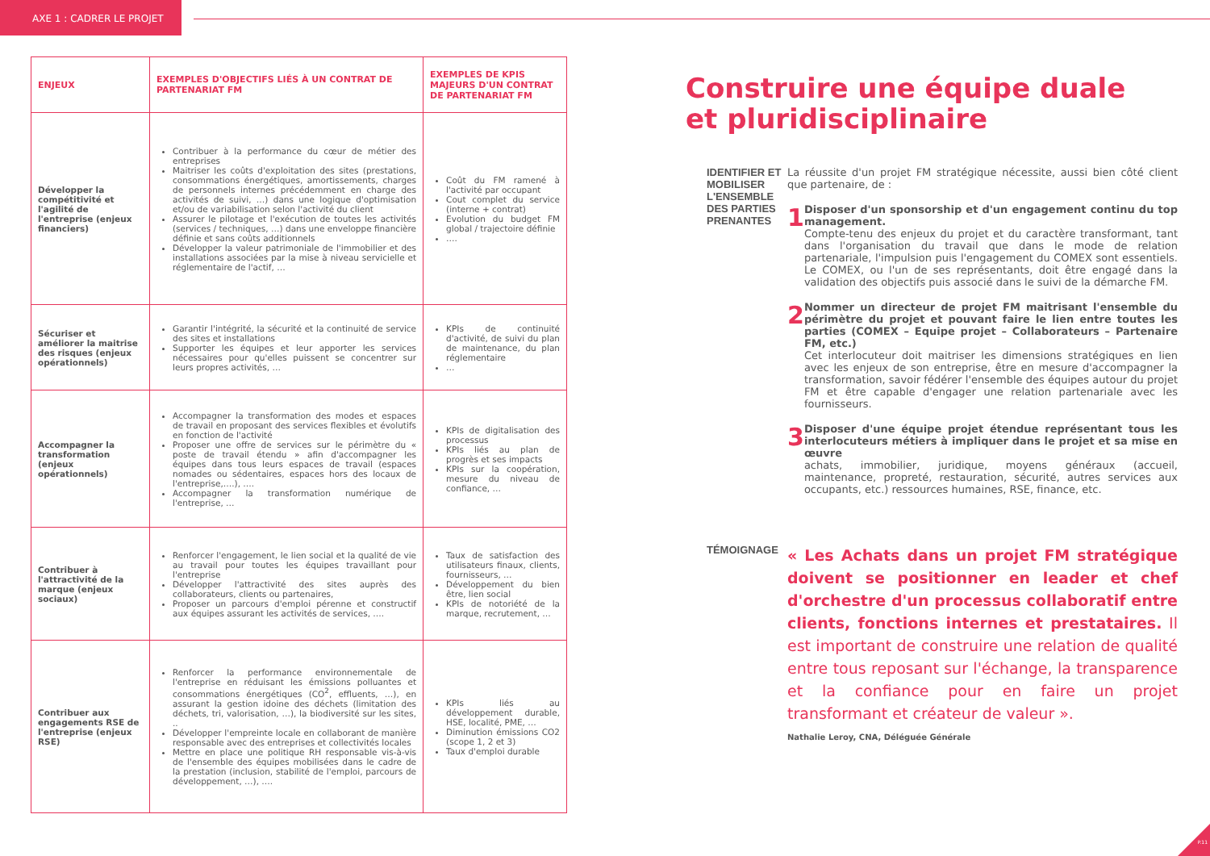AXE 1 : CADRER LE PROJET
| ENJEUX | EXEMPLES D'OBJECTIFS LIÉS À UN CONTRAT DE PARTENARIAT FM | EXEMPLES DE KPIS MAJEURS D'UN CONTRAT DE PARTENARIAT FM |
| --- | --- | --- |
| Développer la compétitivité et l'agilité de l'entreprise (enjeux financiers) | Contribuer à la performance du cœur de métier des entreprises Maitriser les coûts d'exploitation des sites (prestations, consommations énergétiques, amortissements, charges de personnels internes précédemment en charge des activités de suivi, …) dans une logique d'optimisation et/ou de variabilisation selon l'activité du client Assurer le pilotage et l'exécution de toutes les activités (services / techniques, …) dans une enveloppe financière définie et sans coûts additionnels Développer la valeur patrimoniale de l'immobilier et des installations associées par la mise à niveau servicielle et réglementaire de l'actif, … | Coût du FM ramené à l'activité par occupant Cout complet du service (interne + contrat) Evolution du budget FM global / trajectoire définie …. |
| Sécuriser et améliorer la maitrise des risques (enjeux opérationnels) | Garantir l'intégrité, la sécurité et la continuité de service des sites et installations Supporter les équipes et leur apporter les services nécessaires pour qu'elles puissent se concentrer sur leurs propres activités, … | KPIs de continuité d'activité, de suivi du plan de maintenance, du plan réglementaire … |
| Accompagner la transformation (enjeux opérationnels) | Accompagner la transformation des modes et espaces de travail en proposant des services flexibles et évolutifs en fonction de l'activité Proposer une offre de services sur le périmètre du « poste de travail étendu » afin d'accompagner les équipes dans tous leurs espaces de travail (espaces nomades ou sédentaires, espaces hors des locaux de l'entreprise,….), …. Accompagner la transformation numérique de l'entreprise, … | KPIs de digitalisation des processus KPIs liés au plan de progrès et ses impacts KPIs sur la coopération, mesure du niveau de confiance, … |
| Contribuer à l'attractivité de la marque (enjeux sociaux) | Renforcer l'engagement, le lien social et la qualité de vie au travail pour toutes les équipes travaillant pour l'entreprise Développer l'attractivité des sites auprès des collaborateurs, clients ou partenaires, Proposer un parcours d'emploi pérenne et constructif aux équipes assurant les activités de services, …. | Taux de satisfaction des utilisateurs finaux, clients, fournisseurs, … Développement du bien être, lien social KPIs de notoriété de la marque, recrutement, … |
| Contribuer aux engagements RSE de l'entreprise (enjeux RSE) | Renforcer la performance environnementale de l'entreprise en réduisant les émissions polluantes et consommations énergétiques (CO<sup>2</sup>, effluents, …), en assurant la gestion idoine des déchets (limitation des déchets, tri, valorisation, …), la biodiversité sur les sites, .. Développer l'empreinte locale en collaborant de manière responsable avec des entreprises et collectivités locales Mettre en place une politique RH responsable vis-à-vis de l'ensemble des équipes mobilisées dans le cadre de la prestation (inclusion, stabilité de l'emploi, parcours de développement, …), …. | KPIs liés au développement durable, HSE, localité, PME, … Diminution émissions CO2 (scope 1, 2 et 3) Taux d'emploi durable |
Construire une équipe duale
et pluridisciplinaire
IDENTIFIER ET MOBILISER L'ENSEMBLE DES PARTIES PRENANTES
La réussite d'un projet FM stratégique nécessite, aussi bien côté client que partenaire, de :
1
Disposer d'un sponsorship et d'un engagement continu du top management.
Compte-tenu des enjeux du projet et du caractère transformant, tant dans l'organisation du travail que dans le mode de relation partenariale, l'impulsion puis l'engagement du COMEX sont essentiels. Le COMEX, ou l'un de ses représentants, doit être engagé dans la validation des objectifs puis associé dans le suivi de la démarche FM.
2
Nommer un directeur de projet FM maitrisant l'ensemble du périmètre du projet et pouvant faire le lien entre toutes les parties (COMEX – Equipe projet – Collaborateurs – Partenaire FM, etc.)
Cet interlocuteur doit maitriser les dimensions stratégiques en lien avec les enjeux de son entreprise, être en mesure d'accompagner la transformation, savoir fédérer l'ensemble des équipes autour du projet FM et être capable d'engager une relation partenariale avec les fournisseurs.
3
Disposer d'une équipe projet étendue représentant tous les interlocuteurs métiers à impliquer dans le projet et sa mise en œuvre
achats, immobilier, juridique, moyens généraux (accueil, maintenance, propreté, restauration, sécurité, autres services aux occupants, etc.) ressources humaines, RSE, finance, etc.
TÉMOIGNAGE
« Les Achats dans un projet FM stratégique doivent se positionner en leader et chef d'orchestre d'un processus collaboratif entre clients, fonctions internes et prestataires. Il est important de construire une relation de qualité entre tous reposant sur l'échange, la transparence et la confiance pour en faire un projet transformant et créateur de valeur ».
Nathalie Leroy, CNA, Déléguée Générale
P.11